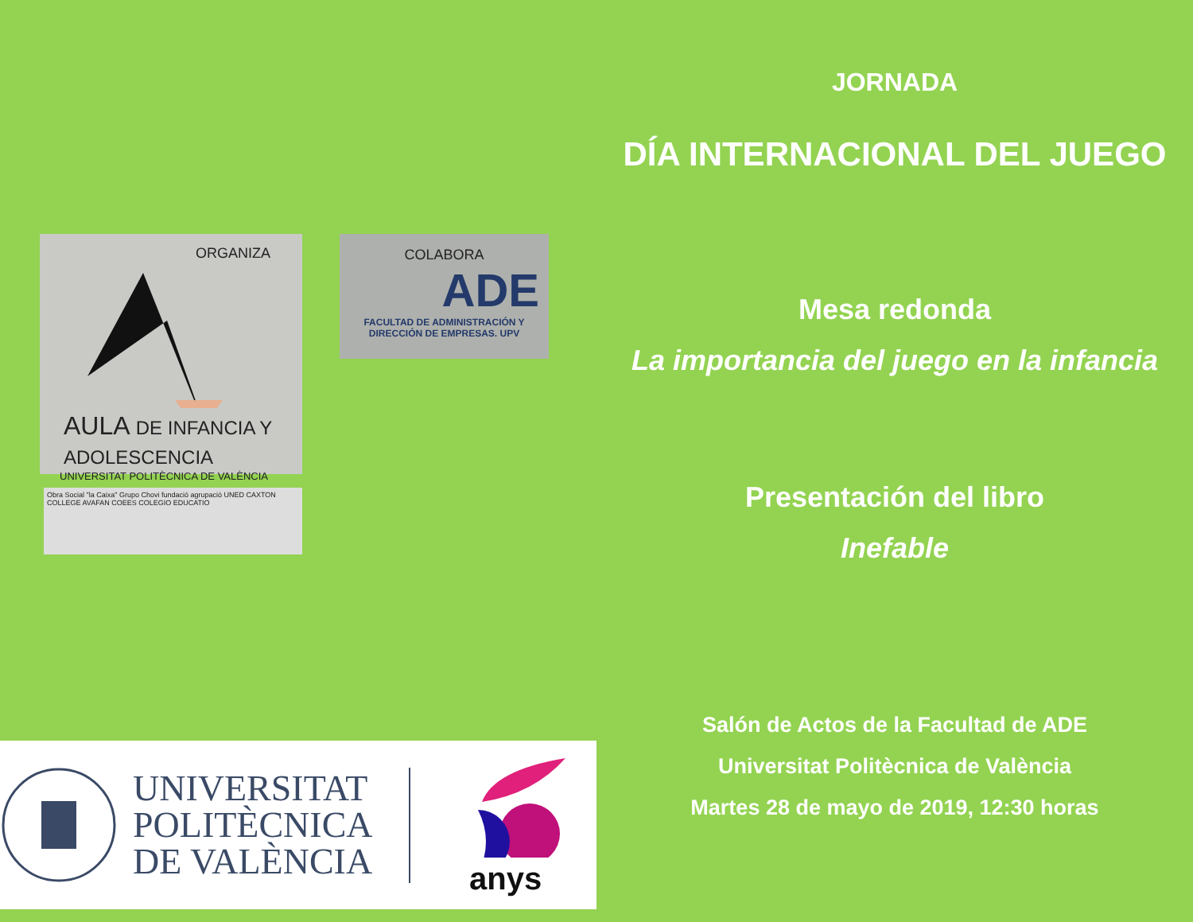ORGANIZA
AULA DE INFANCIA Y ADOLESCENCIA
UNIVERSITAT POLITÈCNICA DE VALÈNCIA
COLABORA
ADE
FACULTAD DE ADMINISTRACIÓN Y DIRECCIÓN DE EMPRESAS. UPV
Obra Social "la Caixa" Grupo Chovi fundació agrupació UNED CAXTON COLLEGE AVAFAN COEES COLEGIO EDUCATIO
UNIVERSITAT
POLITÈCNICA
DE VALÈNCIA
anys
JORNADA
DÍA INTERNACIONAL DEL JUEGO
Mesa redonda
La importancia del juego en la infancia
Presentación del libro
Inefable
Salón de Actos de la Facultad de ADE
Universitat Politècnica de València
Martes 28 de mayo de 2019, 12:30 horas